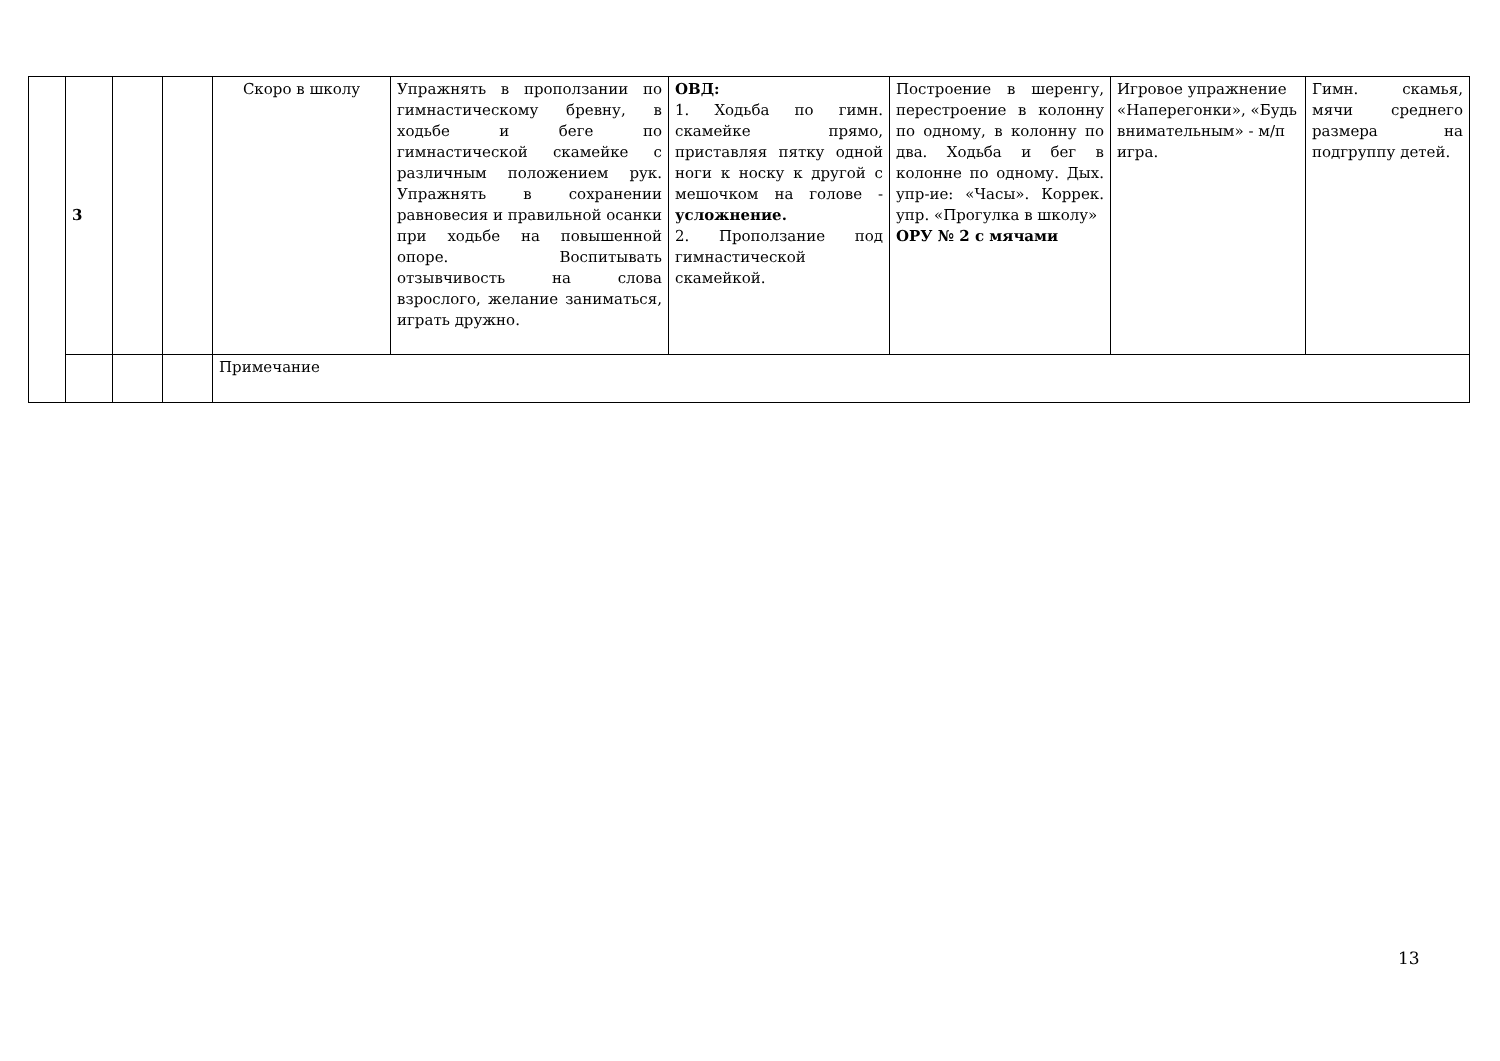| | 3 | | | Скоро в школу | Упражнять в проползании по гимнастическому бревну, в ходьбе и беге по гимнастической скамейке с различным положением рук. Упражнять в сохранении равновесия и правильной осанки при ходьбе на повышенной опоре. Воспитывать отзывчивость на слова взрослого, желание заниматься, играть дружно. | ОВД: 1. Ходьба по гимн. скамейке прямо, приставляя пятку одной ноги к носку к другой с мешочком на голове - усложнение. 2. Проползание под гимнастической скамейкой. | Построение в шеренгу, перестроение в колонну по одному, в колонну по два. Ходьба и бег в колонне по одному. Дых. упр-ие: «Часы». Коррек. упр. «Прогулка в школу» ОРУ № 2 с мячами | Игровое упражнение «Наперегонки», «Будь внимательным» - м/п игра. | Гимн. скамья, мячи среднего размера на подгруппу детей. |
| | | | | Примечание | | | | | |
13